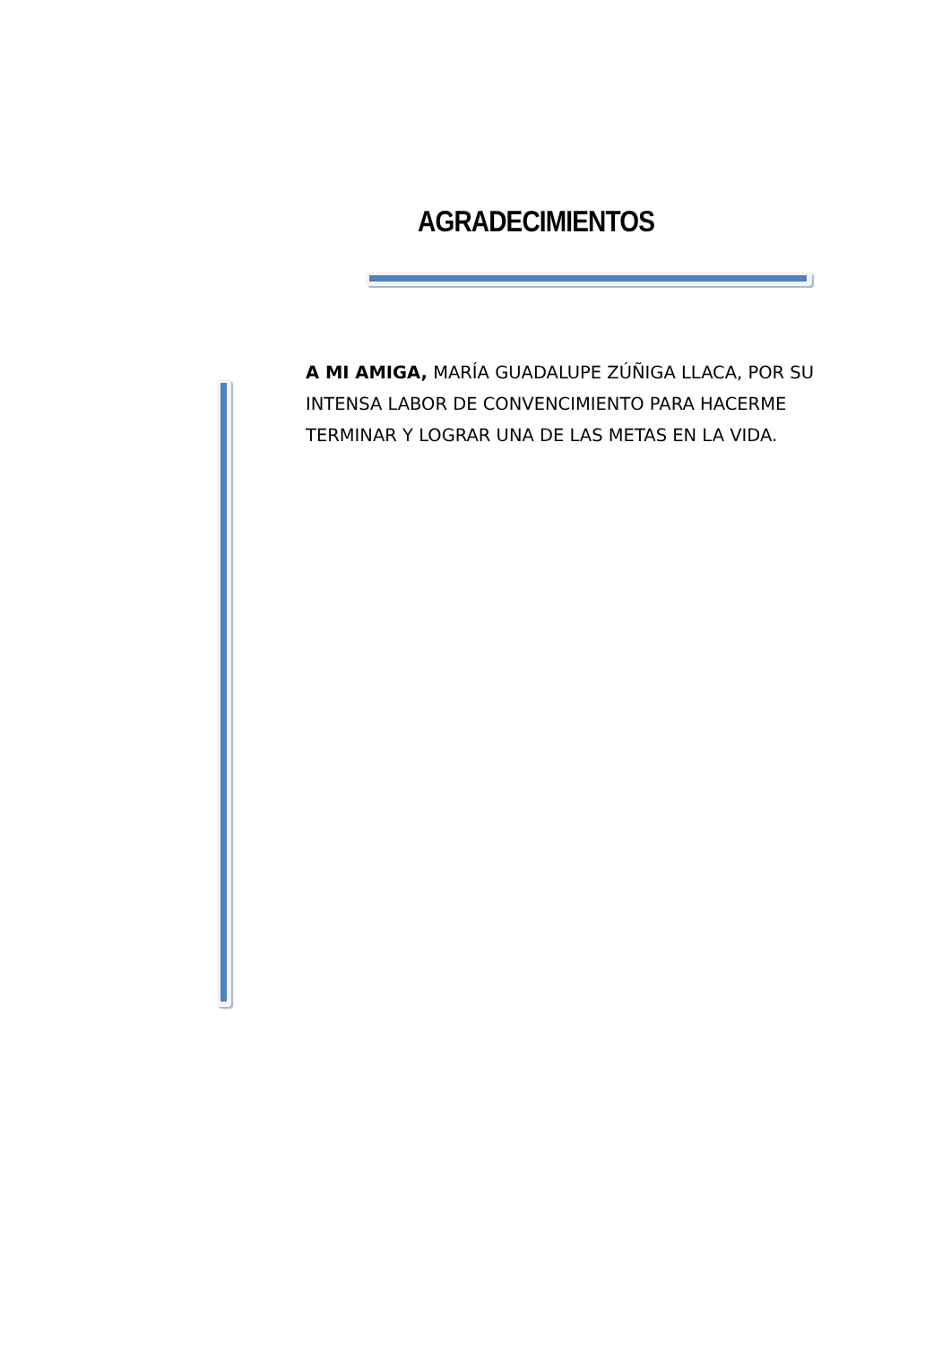AGRADECIMIENTOS
A MI AMIGA, MARÍA GUADALUPE ZÚÑIGA LLACA, POR SU INTENSA LABOR DE CONVENCIMIENTO PARA HACERME TERMINAR Y LOGRAR UNA DE LAS METAS EN LA VIDA.